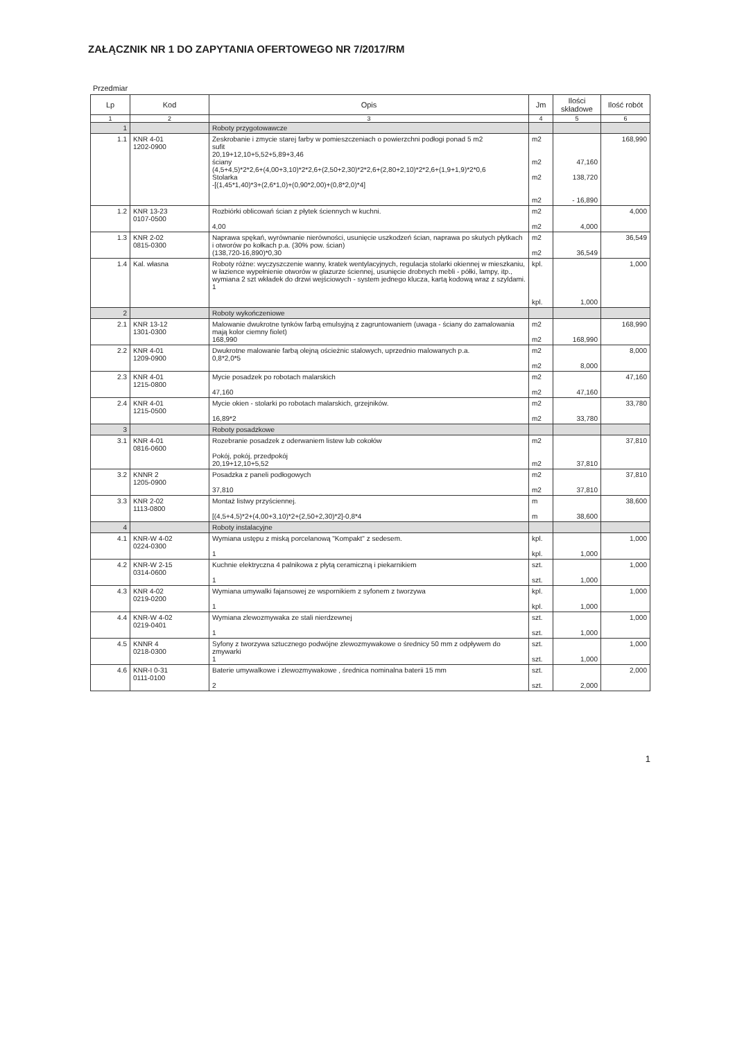ZAŁĄCZNIK NR 1 DO ZAPYTANIA OFERTOWEGO NR 7/2017/RM
Przedmiar
| Lp | Kod | Opis | Jm | Ilości składowe | Ilość robót |
| --- | --- | --- | --- | --- | --- |
| 1 | 2 | 3 | 4 | 5 | 6 |
| 1 | | Roboty przygotowawcze | | | |
| 1.1 | KNR 4-01 1202-0900 | Zeskrobanie i zmycie starej farby w pomieszczeniach o powierzchni podłogi ponad 5 m2 sufit 20,19+12,10+5,52+5,89+3,46 ściany (4,5+4,5)*2*2,6+(4,00+3,10)*2*2,6+(2,50+2,30)*2*2,6+(2,80+2,10)*2*2,6+(1,9+1,9)*2*0,6 Stolarka -[(1,45*1,40)*3+(2,6*1,0)+(0,90*2,00)+(0,8*2,0)*4] | m2 m2 m2 m2 | 47,160 138,720 - 16,890 | 168,990 |
| 1.2 | KNR 13-23 0107-0500 | Rozbiórki oblicowań ścian z płytek ściennych w kuchni. 4,00 | m2 m2 | 4,000 | 4,000 |
| 1.3 | KNR 2-02 0815-0300 | Naprawa spękań, wyrównanie nierówności, usunięcie uszkodzeń ścian, naprawa po skutych płytkach i otworów po kołkach p.a. (30% pow. ścian) (138,720-16,890)*0,30 | m2 m2 | 36,549 | 36,549 |
| 1.4 | Kal. własna | Roboty różne: wyczyszczenie wanny, kratek wentylacyjnych, regulacja stolarki okiennej w mieszkaniu, w łazience wypełnienie otworów w glazurze ściennej, usunięcie drobnych mebli - półki, lampy, itp., wymiana 2 szt wkładek do drzwi wejściowych - system jednego klucza, kartą kodową wraz z szyldami. 1 | kpl. kpl. | 1,000 | 1,000 |
| 2 | | Roboty wykończeniowe | | | |
| 2.1 | KNR 13-12 1301-0300 | Malowanie dwukrotne tynków farbą emulsyjną z zagruntowaniem (uwaga - ściany do zamalowania mają kolor ciemny fiolet) 168,990 | m2 m2 | 168,990 | 168,990 |
| 2.2 | KNR 4-01 1209-0900 | Dwukrotne malowanie farbą olejną ościeżnic stalowych, uprzednio malowanych p.a. 0,8*2,0*5 | m2 m2 | 8,000 | 8,000 |
| 2.3 | KNR 4-01 1215-0800 | Mycie posadzek po robotach malarskich 47,160 | m2 m2 | 47,160 | 47,160 |
| 2.4 | KNR 4-01 1215-0500 | Mycie okien - stolarki po robotach malarskich, grzejników. 16,89*2 | m2 m2 | 33,780 | 33,780 |
| 3 | | Roboty posadzkowe | | | |
| 3.1 | KNR 4-01 0816-0600 | Rozebranie posadzek z oderwaniem listew lub cokołów Pokój, pokój, przedpokój 20,19+12,10+5,52 | m2 m2 | 37,810 | 37,810 |
| 3.2 | KNNR 2 1205-0900 | Posadzka z paneli podłogowych 37,810 | m2 m2 | 37,810 | 37,810 |
| 3.3 | KNR 2-02 1113-0800 | Montaż listwy przyściennej. [(4,5+4,5)*2+(4,00+3,10)*2+(2,50+2,30)*2]-0,8*4 | m m | 38,600 | 38,600 |
| 4 | | Roboty instalacyjne | | | |
| 4.1 | KNR-W 4-02 0224-0300 | Wymiana ustępu z miską porcelanową "Kompakt" z sedesem. 1 | kpl. kpl. | 1,000 | 1,000 |
| 4.2 | KNR-W 2-15 0314-0600 | Kuchnie elektryczna 4 palnikowa z płytą ceramiczną i piekarnikiem 1 | szt. szt. | 1,000 | 1,000 |
| 4.3 | KNR 4-02 0219-0200 | Wymiana umywalki fajansowej ze wspornikiem z syfonem z tworzywa 1 | kpl. kpl. | 1,000 | 1,000 |
| 4.4 | KNR-W 4-02 0219-0401 | Wymiana zlewozmywaka ze stali nierdzewnej 1 | szt. szt. | 1,000 | 1,000 |
| 4.5 | KNNR 4 0218-0300 | Syfony z tworzywa sztucznego podwójne zlewozmywakowe o średnicy 50 mm z odpływem do zmywarki 1 | szt. szt. | 1,000 | 1,000 |
| 4.6 | KNR-I 0-31 0111-0100 | Baterie umywalkowe i zlewozmywakowe , średnica nominalna baterii 15 mm 2 | szt. szt. | 2,000 | 2,000 |
1